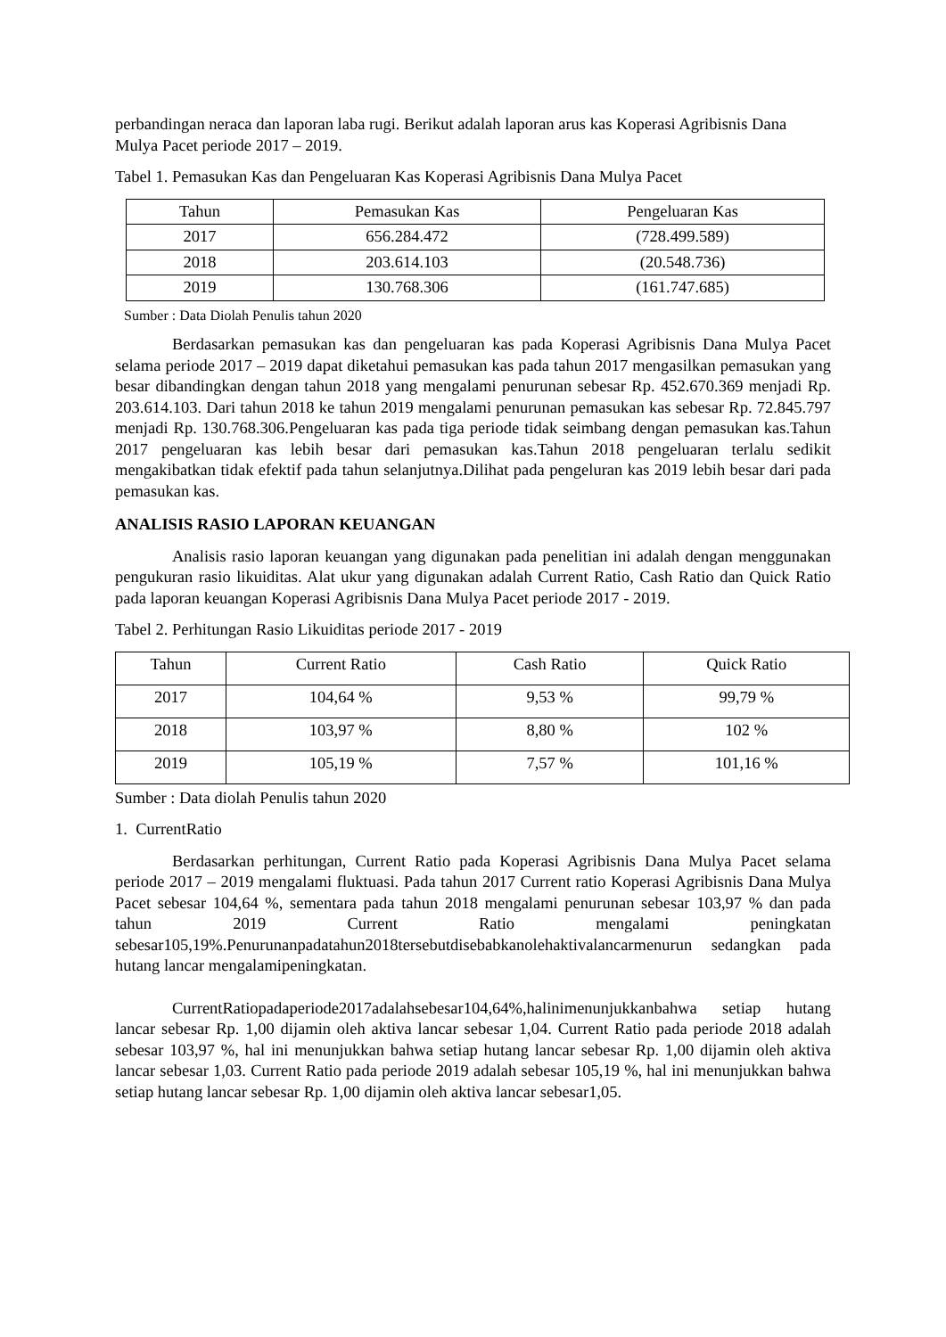perbandingan neraca dan laporan laba rugi. Berikut adalah laporan arus kas Koperasi Agribisnis Dana Mulya Pacet periode 2017 – 2019.
Tabel 1. Pemasukan Kas dan Pengeluaran Kas Koperasi Agribisnis Dana Mulya Pacet
| Tahun | Pemasukan Kas | Pengeluaran Kas |
| --- | --- | --- |
| 2017 | 656.284.472 | (728.499.589) |
| 2018 | 203.614.103 | (20.548.736) |
| 2019 | 130.768.306 | (161.747.685) |
Sumber : Data Diolah Penulis tahun 2020
Berdasarkan pemasukan kas dan pengeluaran kas pada Koperasi Agribisnis Dana Mulya Pacet selama periode 2017 – 2019 dapat diketahui pemasukan kas pada tahun 2017 mengasilkan pemasukan yang besar dibandingkan dengan tahun 2018 yang mengalami penurunan sebesar Rp. 452.670.369 menjadi Rp. 203.614.103. Dari tahun 2018 ke tahun 2019 mengalami penurunan pemasukan kas sebesar Rp. 72.845.797 menjadi Rp. 130.768.306.Pengeluaran kas pada tiga periode tidak seimbang dengan pemasukan kas.Tahun 2017 pengeluaran kas lebih besar dari pemasukan kas.Tahun 2018 pengeluaran terlalu sedikit mengakibatkan tidak efektif pada tahun selanjutnya.Dilihat pada pengeluran kas 2019 lebih besar dari pada pemasukan kas.
ANALISIS RASIO LAPORAN KEUANGAN
Analisis rasio laporan keuangan yang digunakan pada penelitian ini adalah dengan menggunakan pengukuran rasio likuiditas. Alat ukur yang digunakan adalah Current Ratio, Cash Ratio dan Quick Ratio pada laporan keuangan Koperasi Agribisnis Dana Mulya Pacet periode 2017 - 2019.
Tabel 2. Perhitungan Rasio Likuiditas periode 2017 - 2019
| Tahun | Current Ratio | Cash Ratio | Quick Ratio |
| --- | --- | --- | --- |
| 2017 | 104,64 % | 9,53 % | 99,79 % |
| 2018 | 103,97 % | 8,80 % | 102 % |
| 2019 | 105,19 % | 7,57 % | 101,16 % |
Sumber : Data diolah Penulis tahun 2020
1. CurrentRatio
Berdasarkan perhitungan, Current Ratio pada Koperasi Agribisnis Dana Mulya Pacet selama periode 2017 – 2019 mengalami fluktuasi. Pada tahun 2017 Current ratio Koperasi Agribisnis Dana Mulya Pacet sebesar 104,64 %, sementara pada tahun 2018 mengalami penurunan sebesar 103,97 % dan pada tahun 2019 Current Ratio mengalami peningkatan sebesar105,19%.Penurunanpadatahun2018tersebutdisebabkanolehaktivalancarmenurun sedangkan pada hutang lancar mengalamipeningkatan.
CurrentRatiopadaperiode2017adalahsebesar104,64%,halinimenunjukkanbahwa setiap hutang lancar sebesar Rp. 1,00 dijamin oleh aktiva lancar sebesar 1,04. Current Ratio pada periode 2018 adalah sebesar 103,97 %, hal ini menunjukkan bahwa setiap hutang lancar sebesar Rp. 1,00 dijamin oleh aktiva lancar sebesar 1,03. Current Ratio pada periode 2019 adalah sebesar 105,19 %, hal ini menunjukkan bahwa setiap hutang lancar sebesar Rp. 1,00 dijamin oleh aktiva lancar sebesar1,05.